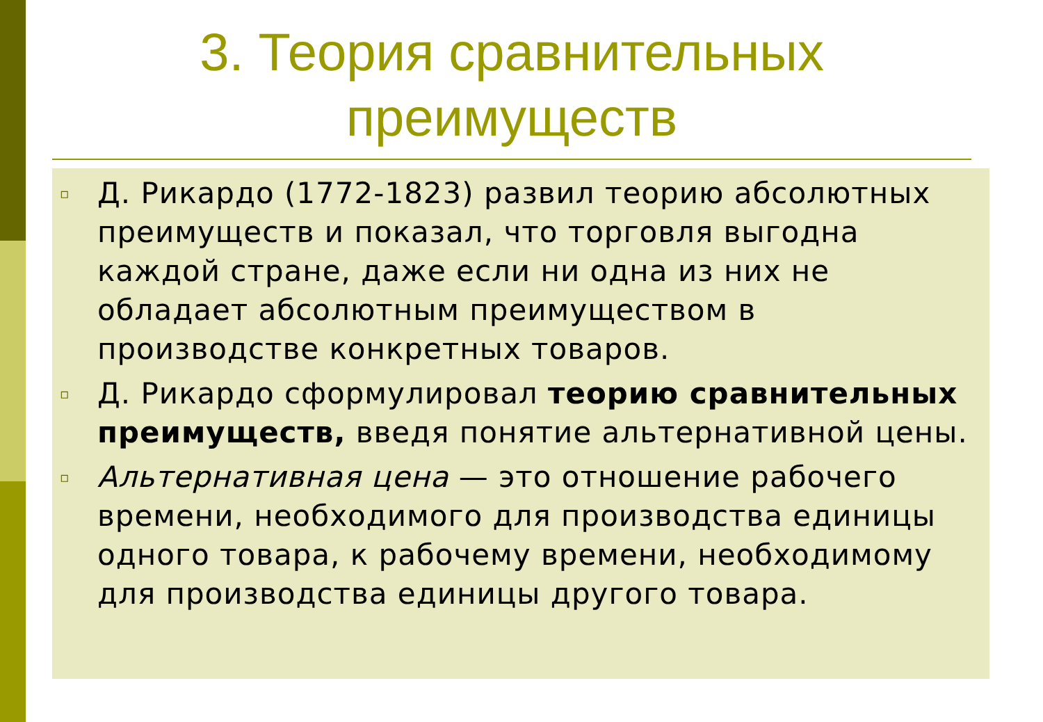3. Теория сравнительных преимуществ
▫ Д. Рикардо (1772-1823) развил теорию абсолютных преимуществ и показал, что торговля выгодна каждой стране, даже если ни одна из них не обладает абсолютным преимуществом в производстве конкретных товаров.
▫ Д. Рикардо сформулировал теорию сравнительных преимуществ, введя понятие альтернативной цены.
▫ Альтернативная цена — это отношение рабочего времени, необходимого для производства единицы одного товара, к рабочему времени, необходимому для производства единицы другого товара.